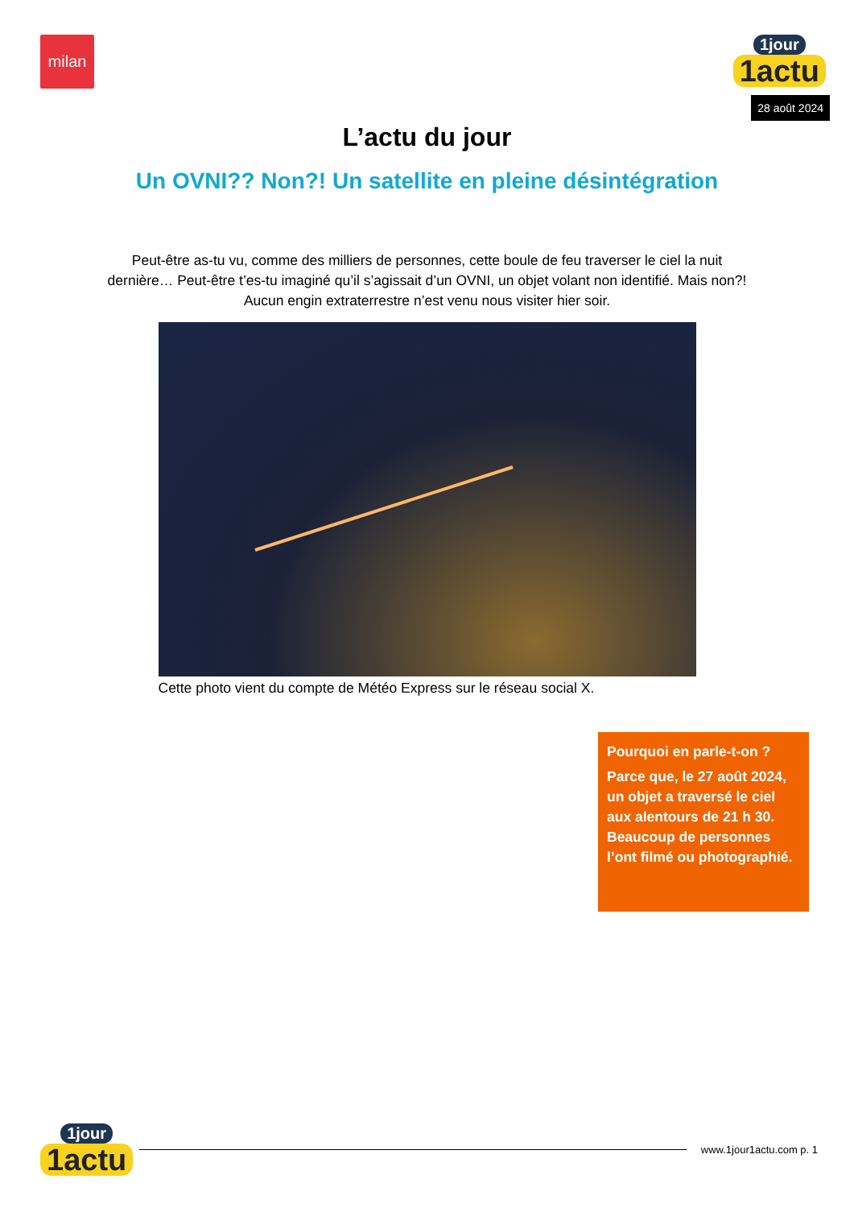milan
1jour
1actu
28 août 2024
L’actu du jour
Un OVNI?? Non?! Un satellite en pleine désintégration
Peut-être as-tu vu, comme des milliers de personnes, cette boule de feu traverser le ciel la nuit dernière… Peut-être t’es-tu imaginé qu’il s’agissait d’un OVNI, un objet volant non identifié. Mais non?! Aucun engin extraterrestre n’est venu nous visiter hier soir.
Cette photo vient du compte de Météo Express sur le réseau social X.
Pourquoi en parle-t-on ?
Parce que, le 27 août 2024, un objet a traversé le ciel aux alentours de 21 h 30. Beaucoup de personnes l’ont filmé ou photographié.
1jour
1actu
www.1jour1actu.com p. 1